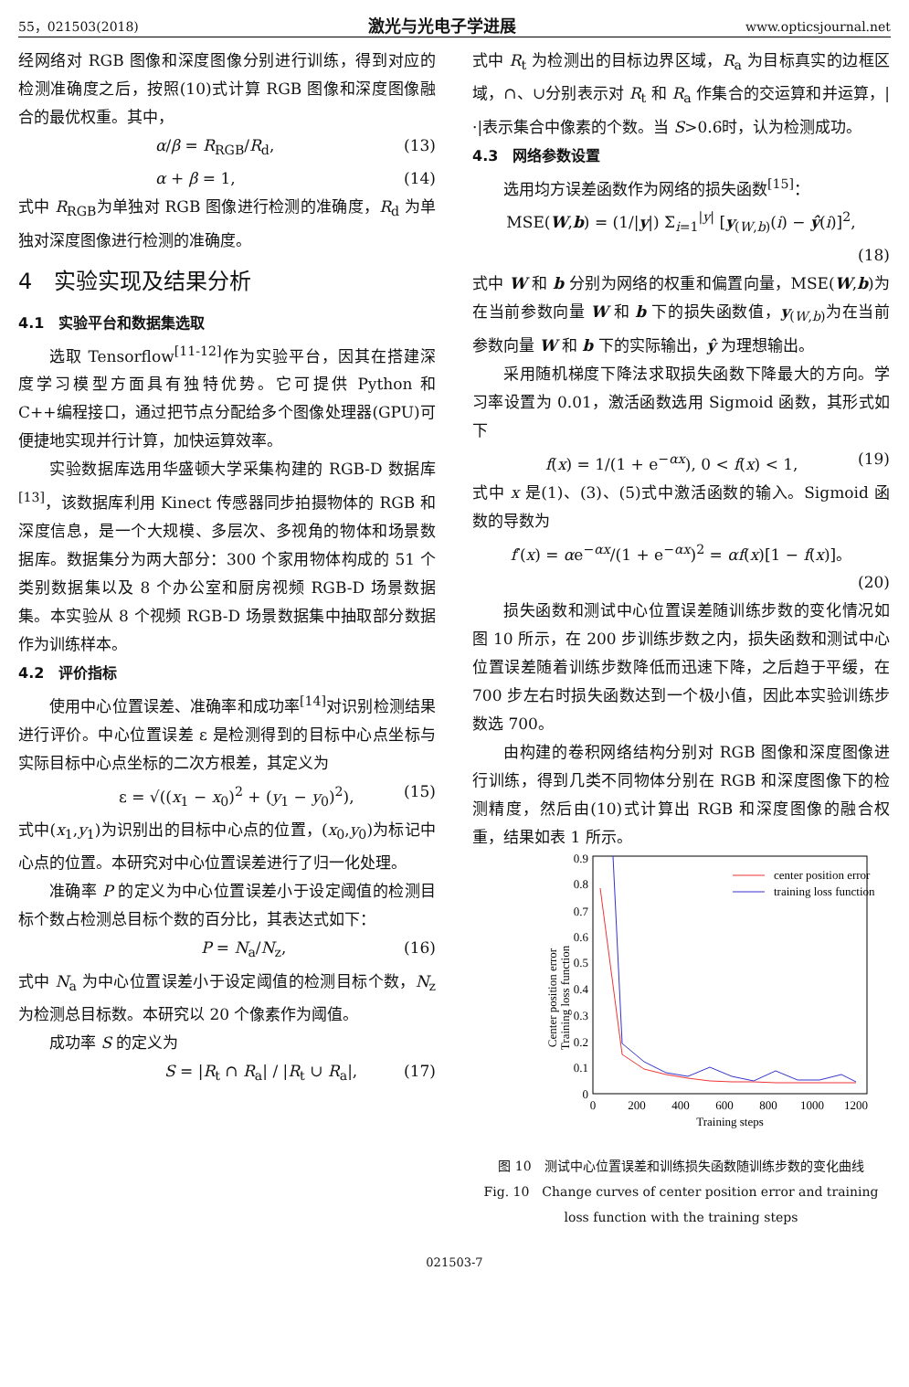55，021503(2018) 激光与光电子学进展 www.opticsjournal.net
经网络对 RGB 图像和深度图像分别进行训练，得到对应的检测准确度之后，按照(10)式计算 RGB 图像和深度图像融合的最优权重。其中，
α/β = R<sub>RGB</sub>/R<sub>d</sub>, (13)
α + β = 1, (14)
式中 R<sub>RGB</sub>为单独对 RGB 图像进行检测的准确度，R<sub>d</sub> 为单独对深度图像进行检测的准确度。
4　实验实现及结果分析
4.1　实验平台和数据集选取
选取 Tensorflow<sup>[11-12]</sup>作为实验平台，因其在搭建深度学习模型方面具有独特优势。它可提供 Python 和 C++编程接口，通过把节点分配给多个图像处理器(GPU)可便捷地实现并行计算，加快运算效率。
实验数据库选用华盛顿大学采集构建的 RGB-D 数据库<sup>[13]</sup>，该数据库利用 Kinect 传感器同步拍摄物体的 RGB 和深度信息，是一个大规模、多层次、多视角的物体和场景数据库。数据集分为两大部分：300 个家用物体构成的 51 个类别数据集以及 8 个办公室和厨房视频 RGB-D 场景数据集。本实验从 8 个视频 RGB-D 场景数据集中抽取部分数据作为训练样本。
4.2　评价指标
使用中心位置误差、准确率和成功率<sup>[14]</sup>对识别检测结果进行评价。中心位置误差 ε 是检测得到的目标中心点坐标与实际目标中心点坐标的二次方根差，其定义为
ε = √((x<sub>1</sub> − x<sub>0</sub>)<sup>2</sup> + (y<sub>1</sub> − y<sub>0</sub>)<sup>2</sup>), (15)
式中(x<sub>1</sub>,y<sub>1</sub>)为识别出的目标中心点的位置，(x<sub>0</sub>,y<sub>0</sub>)为标记中心点的位置。本研究对中心位置误差进行了归一化处理。
准确率 P 的定义为中心位置误差小于设定阈值的检测目标个数占检测总目标个数的百分比，其表达式如下：
P = N<sub>a</sub>/N<sub>z</sub>, (16)
式中 N<sub>a</sub> 为中心位置误差小于设定阈值的检测目标个数，N<sub>z</sub> 为检测总目标数。本研究以 20 个像素作为阈值。
成功率 S 的定义为
S = |R<sub>t</sub> ∩ R<sub>a</sub>| / |R<sub>t</sub> ∪ R<sub>a</sub>|, (17)
式中 R<sub>t</sub> 为检测出的目标边界区域，R<sub>a</sub> 为目标真实的边框区域，∩、∪分别表示对 R<sub>t</sub> 和 R<sub>a</sub> 作集合的交运算和并运算，|·|表示集合中像素的个数。当 S>0.6时，认为检测成功。
4.3　网络参数设置
选用均方误差函数作为网络的损失函数<sup>[15]</sup>：
MSE(W,b) = (1/|y|) Σ<sub>i=1</sub><sup>|y|</sup> [y<sub>(W,b)</sub>(i) − ŷ(i)]<sup>2</sup>,
(18)
式中 W 和 b 分别为网络的权重和偏置向量，MSE(W,b)为在当前参数向量 W 和 b 下的损失函数值，y<sub>(W,b)</sub>为在当前参数向量 W 和 b 下的实际输出，ŷ 为理想输出。
采用随机梯度下降法求取损失函数下降最大的方向。学习率设置为 0.01，激活函数选用 Sigmoid 函数，其形式如下
f(x) = 1/(1 + e<sup>−αx</sup>), 0 < f(x) < 1, (19)
式中 x 是(1)、(3)、(5)式中激活函数的输入。Sigmoid 函数的导数为
f′(x) = αe<sup>−αx</sup>/(1 + e<sup>−αx</sup>)<sup>2</sup> = αf(x)[1 − f(x)]。
(20)
损失函数和测试中心位置误差随训练步数的变化情况如图 10 所示，在 200 步训练步数之内，损失函数和测试中心位置误差随着训练步数降低而迅速下降，之后趋于平缓，在 700 步左右时损失函数达到一个极小值，因此本实验训练步数选 700。
由构建的卷积网络结构分别对 RGB 图像和深度图像进行训练，得到几类不同物体分别在 RGB 和深度图像下的检测精度，然后由(10)式计算出 RGB 和深度图像的融合权重，结果如表 1 所示。
Center position error
Training loss function
0.9
0.8
0.7
0.6
0.5
0.4
0.3
0.2
0.1
0
0
200
400
600
800
1000
1200
Training steps
center position error
training loss function
图 10　测试中心位置误差和训练损失函数随训练步数的变化曲线
Fig. 10　Change curves of center position error and training loss function with the training steps
021503-7